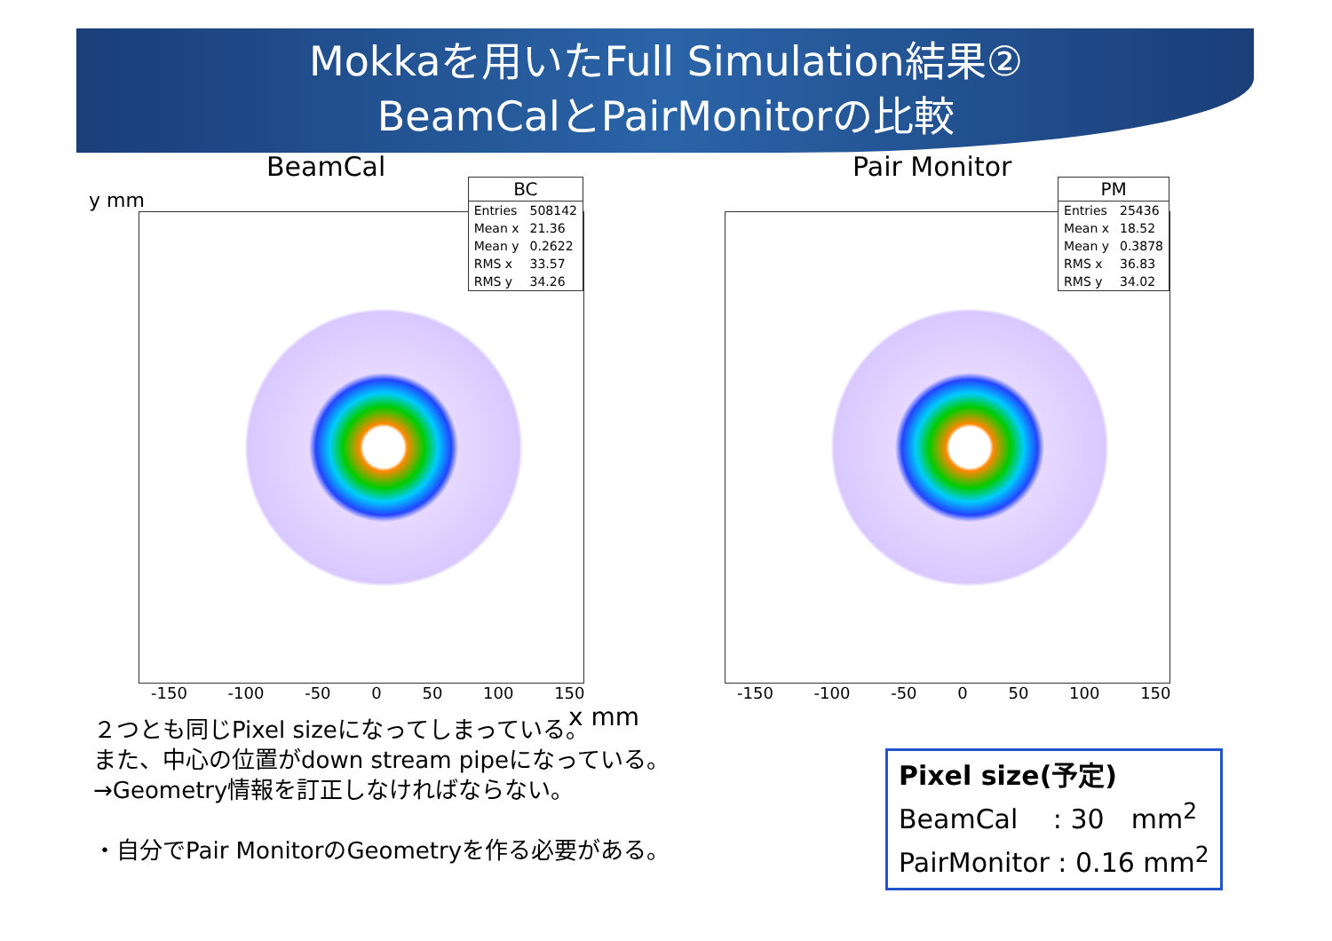Mokkaを用いたFull Simulation結果②
BeamCalとPairMonitorの比較
BeamCal
y mm
| BC | |
| --- | --- |
| Entries | 508142 |
| Mean x | 21.36 |
| Mean y | 0.2622 |
| RMS x | 33.57 |
| RMS y | 34.26 |
-150 -100 -50 0 50 100 150
x mm
Pair Monitor
| PM | |
| --- | --- |
| Entries | 25436 |
| Mean x | 18.52 |
| Mean y | 0.3878 |
| RMS x | 36.83 |
| RMS y | 34.02 |
-150 -100 -50 0 50 100 150
２つとも同じPixel sizeになってしまっている。
また、中心の位置がdown stream pipeになっている。
→Geometry情報を訂正しなければならない。
・自分でPair MonitorのGeometryを作る必要がある。
Pixel size(予定)
BeamCal　 : 30　mm<sup>2</sup>
PairMonitor : 0.16 mm<sup>2</sup>